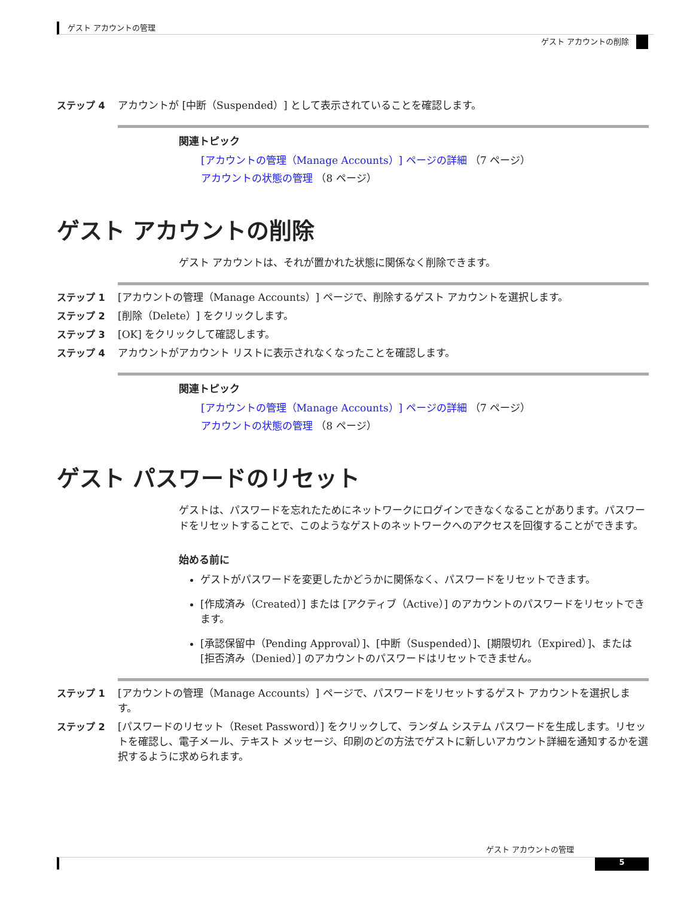ゲスト アカウントの管理
ゲスト アカウントの削除
ステップ 4 アカウントが [中断（Suspended）] として表示されていることを確認します。
関連トピック
[アカウントの管理（Manage Accounts）] ページの詳細 （7 ページ）
アカウントの状態の管理 （8 ページ）
ゲスト アカウントの削除
ゲスト アカウントは、それが置かれた状態に関係なく削除できます。
ステップ 1 [アカウントの管理（Manage Accounts）] ページで、削除するゲスト アカウントを選択します。
ステップ 2 [削除（Delete）] をクリックします。
ステップ 3 [OK] をクリックして確認します。
ステップ 4 アカウントがアカウント リストに表示されなくなったことを確認します。
関連トピック
[アカウントの管理（Manage Accounts）] ページの詳細 （7 ページ）
アカウントの状態の管理 （8 ページ）
ゲスト パスワードのリセット
ゲストは、パスワードを忘れたためにネットワークにログインできなくなることがあります。パスワードをリセットすることで、このようなゲストのネットワークへのアクセスを回復することができます。
始める前に
ゲストがパスワードを変更したかどうかに関係なく、パスワードをリセットできます。
[作成済み（Created）] または [アクティブ（Active）] のアカウントのパスワードをリセットできます。
[承認保留中（Pending Approval）]、[中断（Suspended）]、[期限切れ（Expired）]、または [拒否済み（Denied）] のアカウントのパスワードはリセットできません。
ステップ 1 [アカウントの管理（Manage Accounts）] ページで、パスワードをリセットするゲスト アカウントを選択します。
ステップ 2 [パスワードのリセット（Reset Password）] をクリックして、ランダム システム パスワードを生成します。リセットを確認し、電子メール、テキスト メッセージ、印刷のどの方法でゲストに新しいアカウント詳細を通知するかを選択するように求められます。
ゲスト アカウントの管理
5